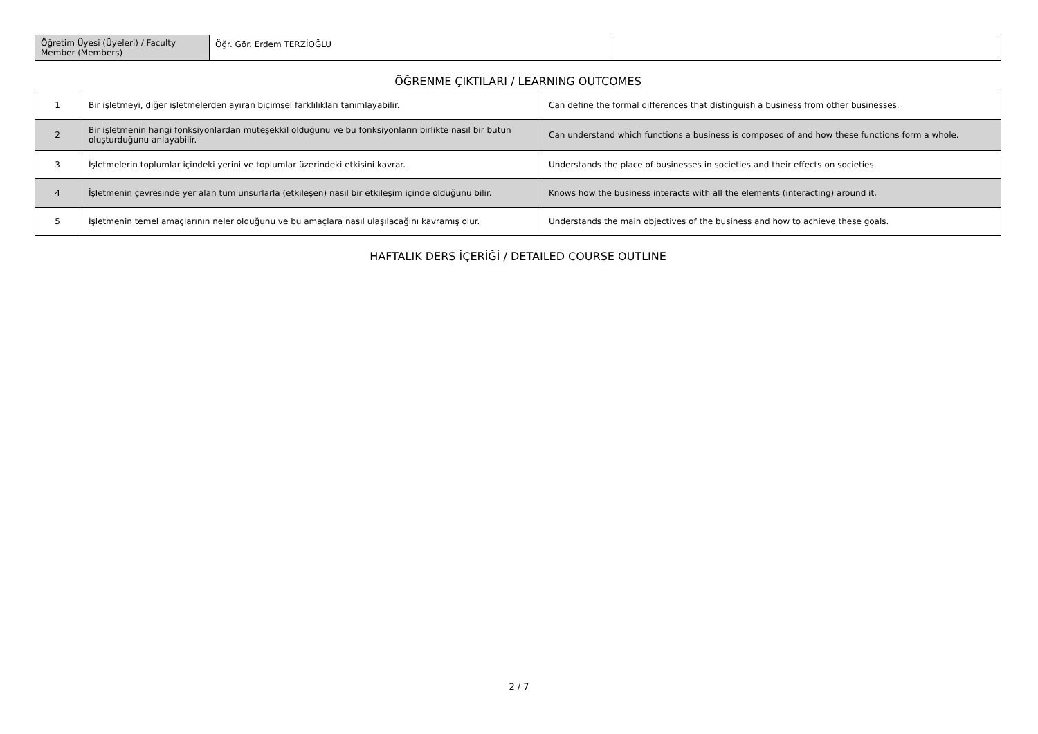| Öğretim Üyesi (Üyeleri) / Faculty Member (Members) | Öğr. Gör. Erdem TERZİOĞLU | |
ÖĞRENME ÇIKTILARI / LEARNING OUTCOMES
| 1 | Bir işletmeyi, diğer işletmelerden ayıran biçimsel farklılıkları tanımlayabilir. | Can define the formal differences that distinguish a business from other businesses. |
| 2 | Bir işletmenin hangi fonksiyonlardan müteşekkil olduğunu ve bu fonksiyonların birlikte nasıl bir bütün oluşturduğunu anlayabilir. | Can understand which functions a business is composed of and how these functions form a whole. |
| 3 | İşletmelerin toplumlar içindeki yerini ve toplumlar üzerindeki etkisini kavrar. | Understands the place of businesses in societies and their effects on societies. |
| 4 | İşletmenin çevresinde yer alan tüm unsurlarla (etkileşen) nasıl bir etkileşim içinde olduğunu bilir. | Knows how the business interacts with all the elements (interacting) around it. |
| 5 | İşletmenin temel amaçlarının neler olduğunu ve bu amaçlara nasıl ulaşılacağını kavramış olur. | Understands the main objectives of the business and how to achieve these goals. |
HAFTALIK DERS İÇERİĞİ / DETAILED COURSE OUTLINE
2 / 7